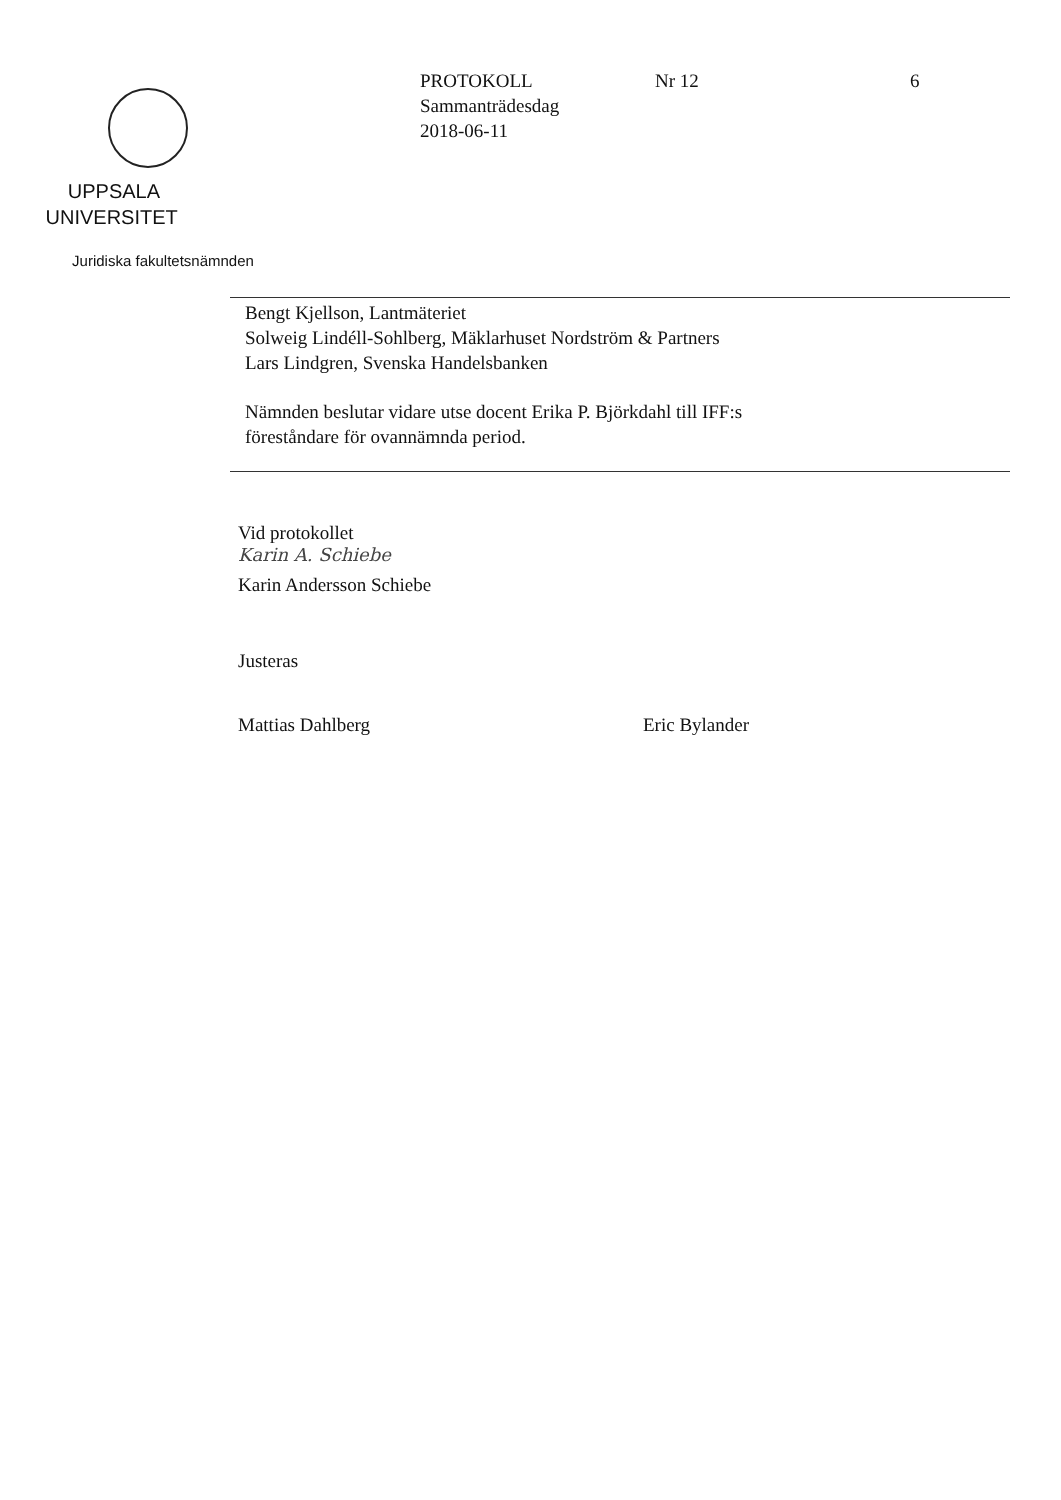UPPSALA
UNIVERSITET
Juridiska fakultetsnämnden
PROTOKOLL Nr 12 6
Sammanträdesdag
2018-06-11
Bengt Kjellson, Lantmäteriet
Solweig Lindéll-Sohlberg, Mäklarhuset Nordström & Partners
Lars Lindgren, Svenska Handelsbanken
Nämnden beslutar vidare utse docent Erika P. Björkdahl till IFF:s
föreståndare för ovannämnda period.
Vid protokollet
Karin A. Schiebe
Karin Andersson Schiebe
Justeras
Mattias Dahlberg Eric Bylander